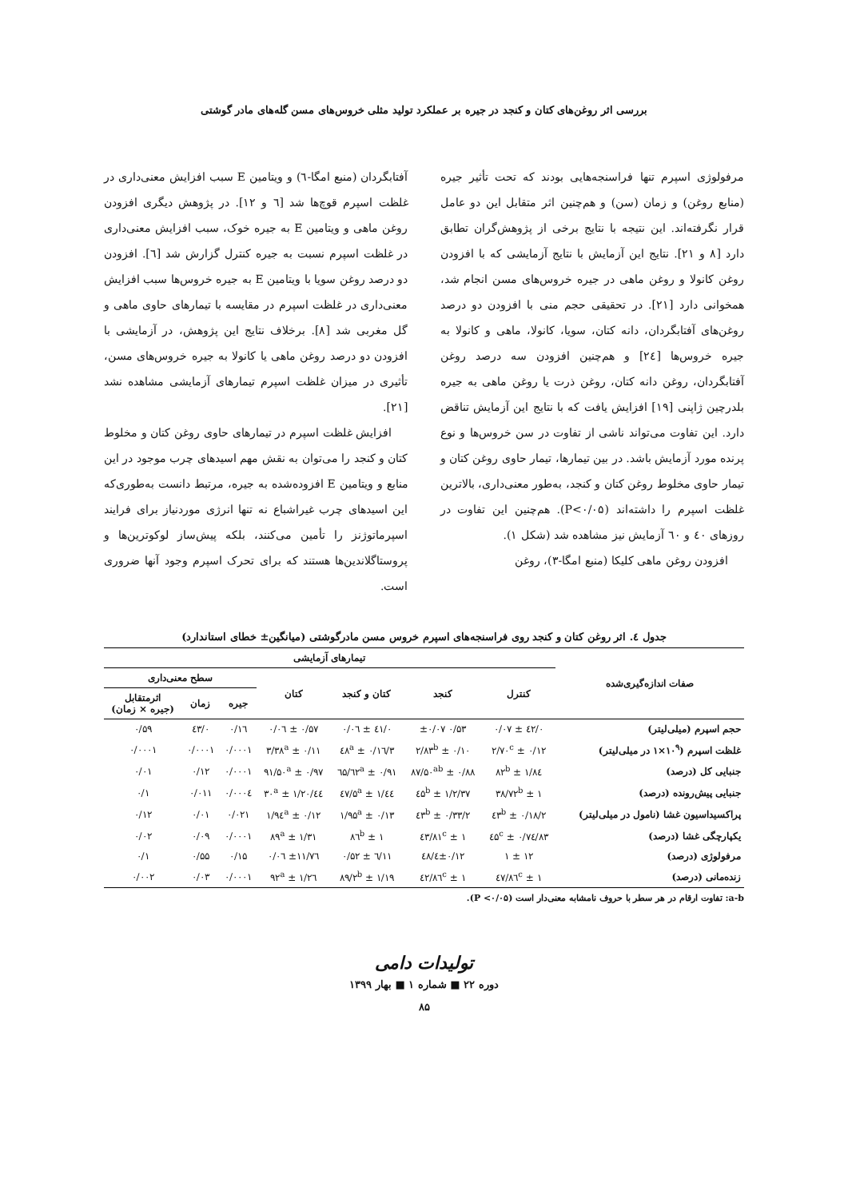بررسی اثر روغن‌های کتان و کنجد در جیره بر عملکرد تولید مثلی خروس‌های مسن گله‌های مادر گوشتی
مرفولوژی اسپرم تنها فراسنجه‌هایی بودند که تحت تأثیر جیره (منابع روغن) و زمان (سن) و هم‌چنین اثر متقابل این دو عامل قرار نگرفته‌اند. این نتیجه با نتایج برخی از پژوهش‌گران تطابق دارد [۸ و ۲۱]. نتایج این آزمایش با نتایج آزمایشی که با افزودن روغن کانولا و روغن ماهی در جیره خروس‌های مسن انجام شد، همخوانی دارد [۲۱]. در تحقیقی حجم منی با افزودن دو درصد روغن‌های آفتابگردان، دانه کتان، سویا، کانولا، ماهی و کانولا به جیره خروس‌ها [۲٤] و هم‌چنین افزودن سه درصد روغن آفتابگردان، روغن دانه کتان، روغن ذرت یا روغن ماهی به جیره بلدرچین ژاپنی [۱۹] افزایش یافت که با نتایج این آزمایش تناقض دارد. این تفاوت می‌تواند ناشی از تفاوت در سن خروس‌ها و نوع پرنده مورد آزمایش باشد. در بین تیمارها، تیمار حاوی روغن کتان و تیمار حاوی مخلوط روغن کتان و کنجد، به‌طور معنی‌داری، بالاترین غلظت اسپرم را داشته‌اند (P<۰/۰۵). هم‌چنین این تفاوت در روزهای ٤۰ و ٦۰ آزمایش نیز مشاهده شد (شکل ۱).
افزودن روغن ماهی کلیکا (منبع امگا-۳)، روغن
آفتابگردان (منبع امگا-٦) و ویتامین E سبب افزایش معنی‌داری در غلظت اسپرم قوچ‌ها شد [٦ و ۱۲]. در پژوهش دیگری افزودن روغن ماهی و ویتامین E به جیره خوک، سبب افزایش معنی‌داری در غلظت اسپرم نسبت به جیره کنترل گزارش شد [٦]. افزودن دو درصد روغن سویا با ویتامین E به جیره خروس‌ها سبب افزایش معنی‌داری در غلظت اسپرم در مقایسه با تیمارهای حاوی ماهی و گل مغربی شد [۸]. برخلاف نتایج این پژوهش، در آزمایشی با افزودن دو درصد روغن ماهی یا کانولا به جیره خروس‌های مسن، تأثیری در میزان غلظت اسپرم تیمارهای آزمایشی مشاهده نشد [۲۱].
افزایش غلظت اسپرم در تیمارهای حاوی روغن کتان و مخلوط کتان و کنجد را می‌توان به نقش مهم اسیدهای چرب موجود در این منابع و ویتامین E افزوده‌شده به جیره، مرتبط دانست به‌طوری‌که این اسیدهای چرب غیراشباع نه تنها انرژی موردنیاز برای فرایند اسپرماتوژنز را تأمین می‌کنند، بلکه پیش‌ساز لوکوترین‌ها و پروستاگلاندین‌ها هستند که برای تحرک اسپرم وجود آنها ضروری است.
جدول ٤. اثر روغن کتان و کنجد روی فراسنجه‌های اسپرم خروس مسن مادرگوشتی (میانگین± خطای استاندارد)
| صفات اندازه‌گیری‌شده | تیمارهای آزمایشی | | | | | | |
| --- | --- | --- | --- | --- | --- | --- | --- |
| | کنترل | کنجد | کتان و کنجد | کتان | سطح معنی‌داری | | |
| | | | | | جیره | زمان | اثرمتقابل (جیره × زمان) |
| حجم اسپرم (میلی‌لیتر) | ۰/٤۲ ± ۰/۰۷ | ۰/۵۳ ±۰/۰۷ | ۰/٤۱ ± ۰/۰٦ | ۰/۵۷ ± ۰/۰٦ | ۰/۱٦ | ۰/٤۳ | ۰/۵۹ |
| غلظت اسپرم (۱۰<sup>۹</sup>×۱ در میلی‌لیتر) | ۲/۷۰<sup>c</sup> ± ۰/۱۲ | ۲/۸۳<sup>b</sup> ± ۰/۱۰ | ۳/٤۸<sup>a</sup> ± ۰/۱٦ | ۳/۳۸<sup>a</sup> ± ۰/۱۱ | ۰/۰۰۰۱ | ۰/۰۰۰۱ | ۰/۰۰۰۱ |
| جنبایی کل (درصد) | ۸٤/۸۲<sup>b</sup> ± ۱ | ۸۷/۵۰<sup>ab</sup> ± ۰/۸۸ | ۹۱/٦۲<sup>a</sup> ± ۰/٦۵ | ۹۱/۵۰<sup>a</sup> ± ۰/۹۷ | ۰/۰۰۰۱ | ۰/۱۲ | ۰/۰۱ |
| جنبایی پیش‌رونده (درصد) | ۳۸/۷۲<sup>b</sup> ± ۱ | ۳۷/٤۵<sup>b</sup> ± ۱/۲ | ٤٤/۵<sup>a</sup> ± ۱/٤۷ | ٤٤/۳۰<sup>a</sup> ± ۱/۲۰ | ۰/۰۰۰٤ | ۰/۰۱۱ | ۰/۱ |
| پراکسیداسیون غشا (نامول در میلی‌لیتر) | ۲/٤۳<sup>b</sup> ± ۰/۱۸ | ۲/٤۳<sup>b</sup> ± ۰/۳۳ | ۱/۹۵<sup>a</sup> ± ۰/۱۳ | ۱/۹٤<sup>a</sup> ± ۰/۱۲ | ۰/۰۲۱ | ۰/۰۱ | ۰/۱۲ |
| یکپارچگی غشا (درصد) | ۸۳/٤۵<sup>c</sup> ± ۰/۷٤ | ۸۱<sup>c</sup> ± ۱/٤۳ | ۸٦<sup>b</sup> ± ۱ | ۸۹<sup>a</sup> ± ۱/۳۱ | ۰/۰۰۰۱ | ۰/۰۹ | ۰/۰۲ |
| مرفولوژی (درصد) | ۱۲ ± ۱ | ۱۲/٤±۰/٤۸ | ۱۱/٦ ± ۰/۵۲ | ۱۱/۷٦± ۰/۰٦ | ۰/۱۵ | ۰/۵۵ | ۰/۱ |
| زنده‌مانی (درصد) | ۸٦<sup>c</sup> ± ۱/٤۷ | ۸٦<sup>c</sup> ± ۱/٤۲ | ۸۹/۲<sup>b</sup> ± ۱/۱۹ | ۹۲<sup>a</sup> ± ۱/۲٦ | ۰/۰۰۰۱ | ۰/۰۳ | ۰/۰۰۲ |
a-b: تفاوت ارقام در هر سطر با حروف نامشابه معنی‌دار است (P <۰/۰۵).
تولیدات دامی
دوره ۲۲ ■ شماره ۱ ■ بهار ۱۳۹۹
۸۵